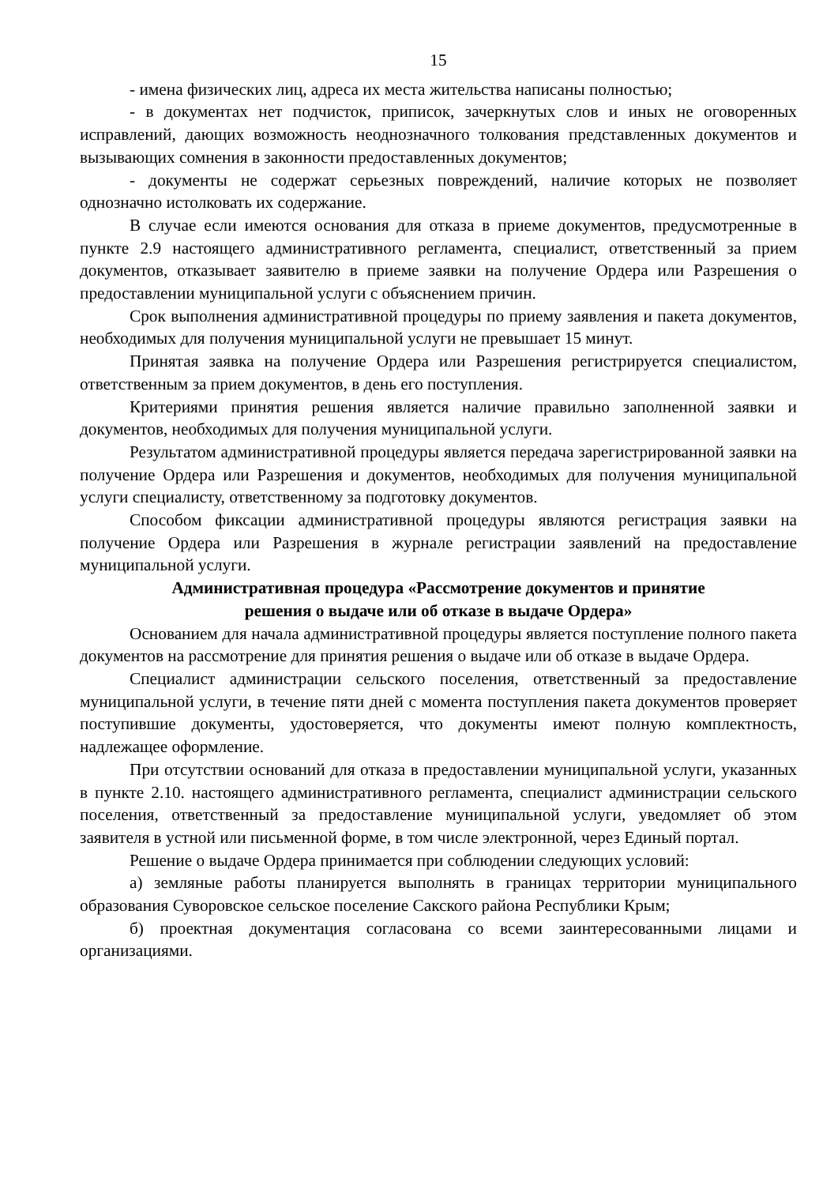15
- имена физических лиц, адреса их места жительства написаны полностью;
- в документах нет подчисток, приписок, зачеркнутых слов и иных не оговоренных исправлений, дающих возможность неоднозначного толкования представленных документов и вызывающих сомнения в законности предоставленных документов;
- документы не содержат серьезных повреждений, наличие которых не позволяет однозначно истолковать их содержание.
В случае если имеются основания для отказа в приеме документов, предусмотренные в пункте 2.9 настоящего административного регламента, специалист, ответственный за прием документов, отказывает заявителю в приеме заявки на получение Ордера или Разрешения о предоставлении муниципальной услуги с объяснением причин.
Срок выполнения административной процедуры по приему заявления и пакета документов, необходимых для получения муниципальной услуги не превышает 15 минут.
Принятая заявка на получение Ордера или Разрешения регистрируется специалистом, ответственным за прием документов, в день его поступления.
Критериями принятия решения является наличие правильно заполненной заявки и документов, необходимых для получения муниципальной услуги.
Результатом административной процедуры является передача зарегистрированной заявки на получение Ордера или Разрешения и документов, необходимых для получения муниципальной услуги специалисту, ответственному за подготовку документов.
Способом фиксации административной процедуры являются регистрация заявки на получение Ордера или Разрешения в журнале регистрации заявлений на предоставление муниципальной услуги.
Административная процедура «Рассмотрение документов и принятие
решения о выдаче или об отказе в выдаче Ордера»
Основанием для начала административной процедуры является поступление полного пакета документов на рассмотрение для принятия решения о выдаче или об отказе в выдаче Ордера.
Специалист администрации сельского поселения, ответственный за предоставление муниципальной услуги, в течение пяти дней с момента поступления пакета документов проверяет поступившие документы, удостоверяется, что документы имеют полную комплектность, надлежащее оформление.
При отсутствии оснований для отказа в предоставлении муниципальной услуги, указанных в пункте 2.10. настоящего административного регламента, специалист администрации сельского поселения, ответственный за предоставление муниципальной услуги, уведомляет об этом заявителя в устной или письменной форме, в том числе электронной, через Единый портал.
Решение о выдаче Ордера принимается при соблюдении следующих условий:
а) земляные работы планируется выполнять в границах территории муниципального образования Суворовское сельское поселение Сакского района Республики Крым;
б) проектная документация согласована со всеми заинтересованными лицами и организациями.